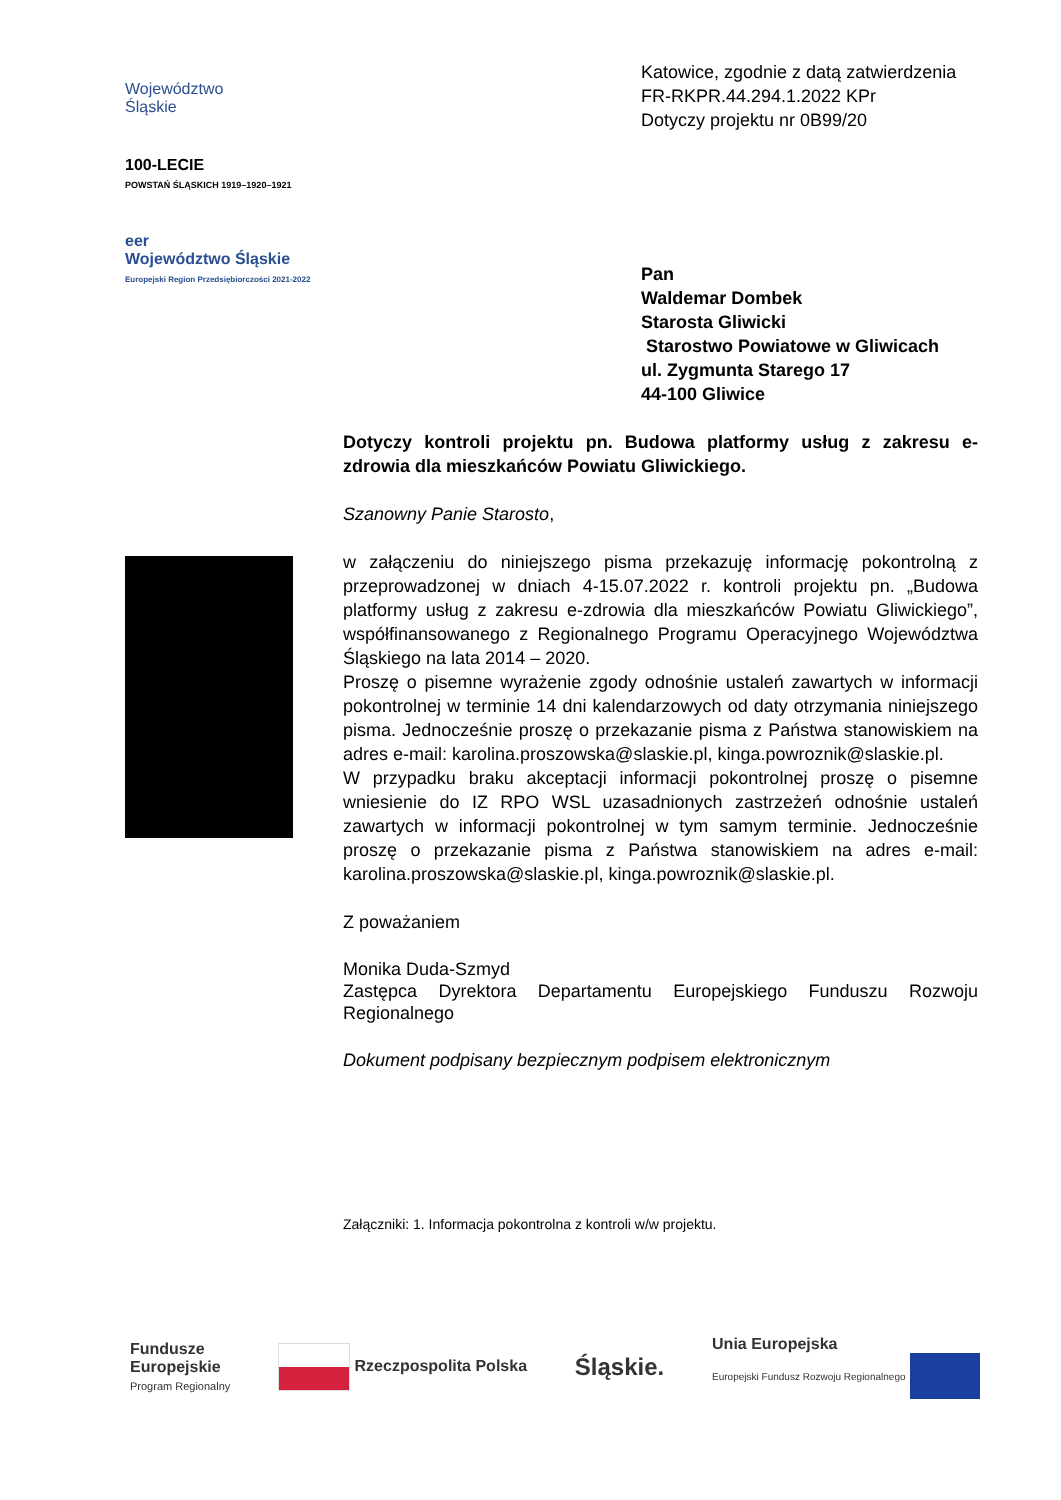Województwo
Śląskie
100-LECIE
POWSTAŃ ŚLĄSKICH 1919–1920–1921
eer
Województwo Śląskie
Europejski Region Przedsiębiorczości 2021-2022
Katowice, zgodnie z datą zatwierdzenia
FR-RKPR.44.294.1.2022 KPr
Dotyczy projektu nr 0B99/20
Pan
Waldemar Dombek
Starosta Gliwicki
Starostwo Powiatowe w Gliwicach
ul. Zygmunta Starego 17
44-100 Gliwice
Dotyczy kontroli projektu pn. Budowa platformy usług z zakresu e-zdrowia dla mieszkańców Powiatu Gliwickiego.
Szanowny Panie Starosto,
w załączeniu do niniejszego pisma przekazuję informację pokontrolną z przeprowadzonej w dniach 4-15.07.2022 r. kontroli projektu pn. „Budowa platformy usług z zakresu e-zdrowia dla mieszkańców Powiatu Gliwickiego”, współfinansowanego z Regionalnego Programu Operacyjnego Województwa Śląskiego na lata 2014 – 2020.
Proszę o pisemne wyrażenie zgody odnośnie ustaleń zawartych w informacji pokontrolnej w terminie 14 dni kalendarzowych od daty otrzymania niniejszego pisma. Jednocześnie proszę o przekazanie pisma z Państwa stanowiskiem na adres e-mail: karolina.proszowska@slaskie.pl, kinga.powroznik@slaskie.pl.
W przypadku braku akceptacji informacji pokontrolnej proszę o pisemne wniesienie do IZ RPO WSL uzasadnionych zastrzeżeń odnośnie ustaleń zawartych w informacji pokontrolnej w tym samym terminie. Jednocześnie proszę o przekazanie pisma z Państwa stanowiskiem na adres e-mail: karolina.proszowska@slaskie.pl, kinga.powroznik@slaskie.pl.
Z poważaniem
Monika Duda-Szmyd
Zastępca Dyrektora Departamentu Europejskiego Funduszu Rozwoju Regionalnego
Dokument podpisany bezpiecznym podpisem elektronicznym
Załączniki: 1. Informacja pokontrolna z kontroli w/w projektu.
Fundusze
Europejskie
Program Regionalny
Rzeczpospolita Polska
Śląskie.
Unia Europejska
Europejski Fundusz Rozwoju Regionalnego